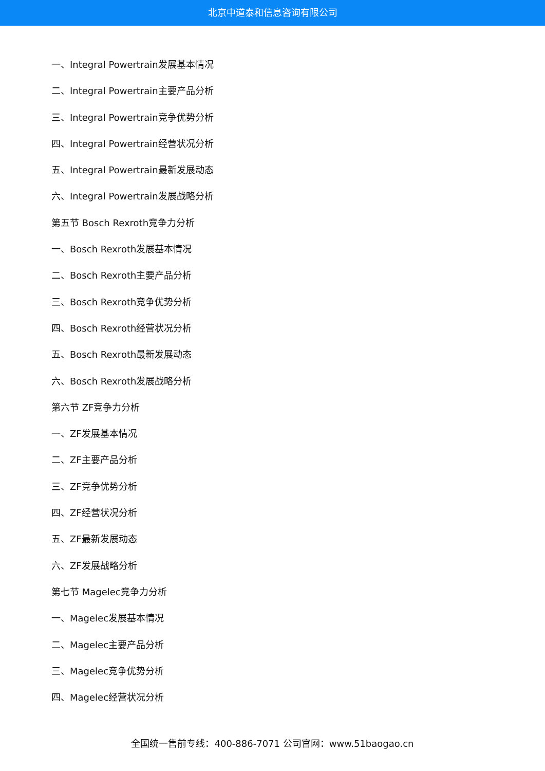北京中道泰和信息咨询有限公司
一、Integral Powertrain发展基本情况
二、Integral Powertrain主要产品分析
三、Integral Powertrain竞争优势分析
四、Integral Powertrain经营状况分析
五、Integral Powertrain最新发展动态
六、Integral Powertrain发展战略分析
第五节 Bosch Rexroth竞争力分析
一、Bosch Rexroth发展基本情况
二、Bosch Rexroth主要产品分析
三、Bosch Rexroth竞争优势分析
四、Bosch Rexroth经营状况分析
五、Bosch Rexroth最新发展动态
六、Bosch Rexroth发展战略分析
第六节 ZF竞争力分析
一、ZF发展基本情况
二、ZF主要产品分析
三、ZF竞争优势分析
四、ZF经营状况分析
五、ZF最新发展动态
六、ZF发展战略分析
第七节 Magelec竞争力分析
一、Magelec发展基本情况
二、Magelec主要产品分析
三、Magelec竞争优势分析
四、Magelec经营状况分析
全国统一售前专线：400-886-7071 公司官网：www.51baogao.cn